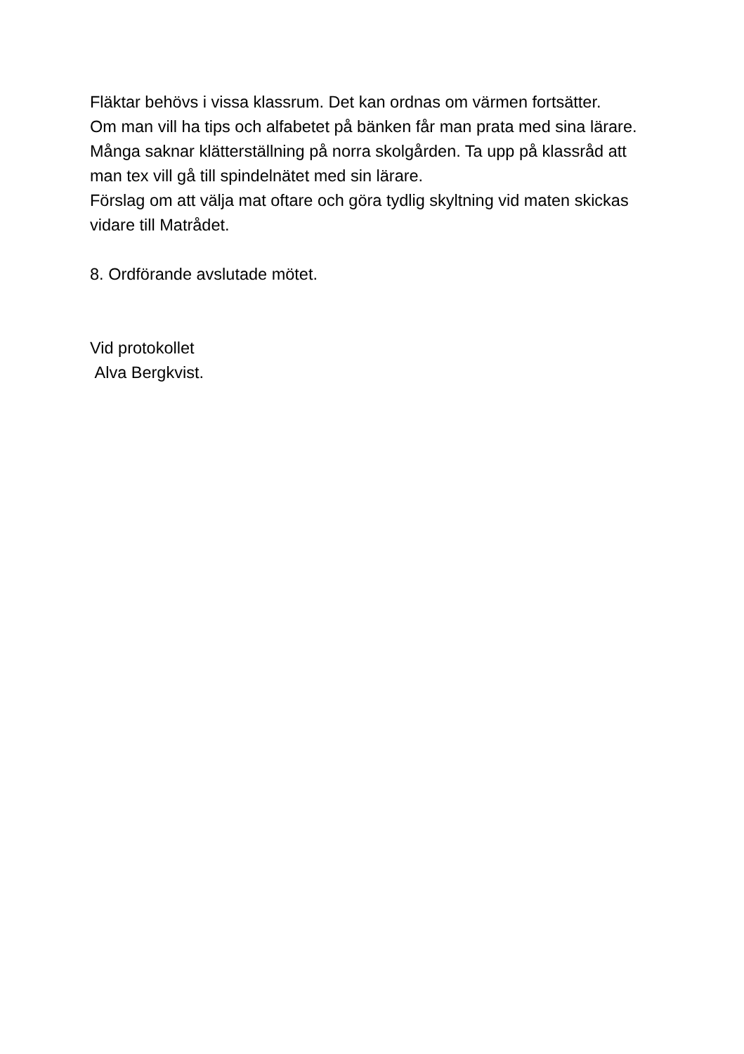Fläktar behövs i vissa klassrum. Det kan ordnas om värmen fortsätter.
Om man vill ha tips och alfabetet på bänken får man prata med sina lärare.
Många saknar klätterställning på norra skolgården. Ta upp på klassråd att man tex vill gå till spindelnätet med sin lärare.
Förslag om att välja mat oftare och göra tydlig skyltning vid maten skickas vidare till Matrådet.
8. Ordförande avslutade mötet.
Vid protokollet
Alva Bergkvist.